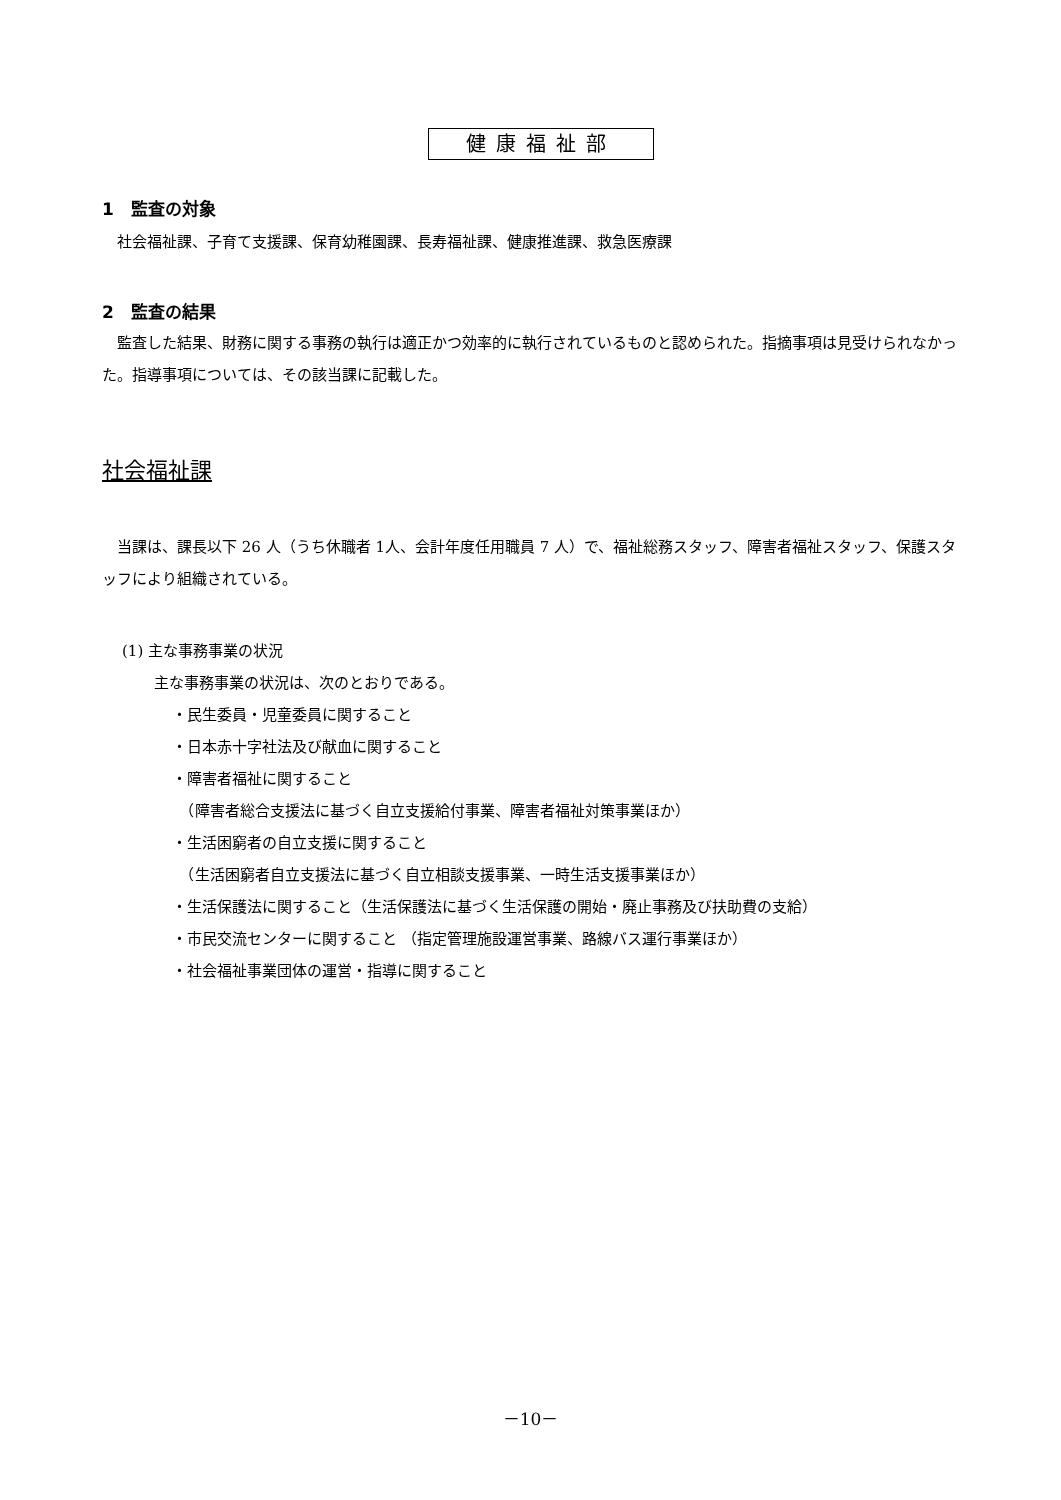健康福祉部
1　監査の対象
　社会福祉課、子育て支援課、保育幼稚園課、長寿福祉課、健康推進課、救急医療課
2　監査の結果
　監査した結果、財務に関する事務の執行は適正かつ効率的に執行されているものと認められた。指摘事項は見受けられなかった。指導事項については、その該当課に記載した。
社会福祉課
　当課は、課長以下 26 人（うち休職者 1人、会計年度任用職員 7 人）で、福祉総務スタッフ、障害者福祉スタッフ、保護スタッフにより組織されている。
(1) 主な事務事業の状況
主な事務事業の状況は、次のとおりである。
・民生委員・児童委員に関すること
・日本赤十字社法及び献血に関すること
・障害者福祉に関すること
　（障害者総合支援法に基づく自立支援給付事業、障害者福祉対策事業ほか）
・生活困窮者の自立支援に関すること
　（生活困窮者自立支援法に基づく自立相談支援事業、一時生活支援事業ほか）
・生活保護法に関すること（生活保護法に基づく生活保護の開始・廃止事務及び扶助費の支給）
・市民交流センターに関すること （指定管理施設運営事業、路線バス運行事業ほか）
・社会福祉事業団体の運営・指導に関すること
－10－